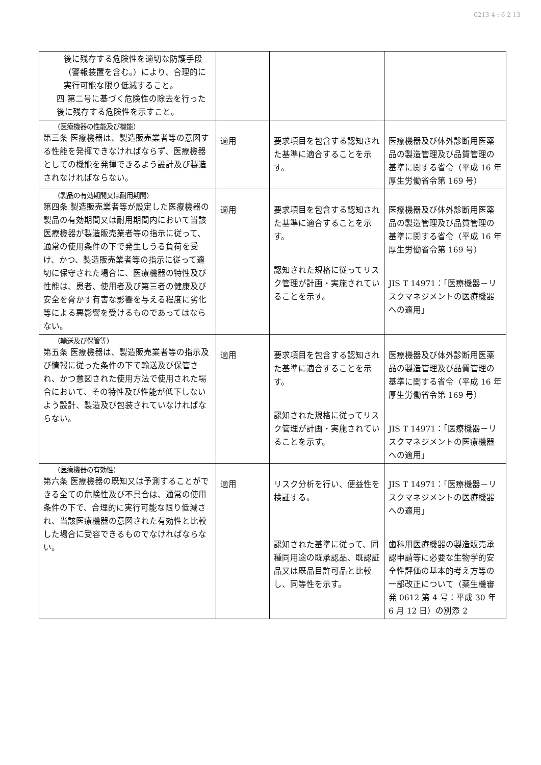0213 4 : 6 2 13
| 後に残存する危険性を適切な防護手段（警報装置を含む。）により、合理的に実行可能な限り低減すること。 四 第二号に基づく危険性の除去を行った後に残存する危険性を示すこと。 | | | |
| （医療機器の性能及び機能） 第三条 医療機器は、製造販売業者等の意図する性能を発揮できなければならず、医療機器としての機能を発揮できるよう設計及び製造されなければならない。 | 適用 | 要求項目を包含する認知された基準に適合することを示す。 | 医療機器及び体外診断用医薬品の製造管理及び品質管理の基準に関する省令（平成 16 年厚生労働省令第 169 号） |
| （製品の有効期間又は耐用期間） 第四条 製造販売業者等が設定した医療機器の製品の有効期間又は耐用期間内において当該医療機器が製造販売業者等の指示に従って、通常の使用条件の下で発生しうる負荷を受け、かつ、製造販売業者等の指示に従って適切に保守された場合に、医療機器の特性及び性能は、患者、使用者及び第三者の健康及び安全を脅かす有害な影響を与える程度に劣化等による悪影響を受けるものであってはならない。 | 適用 | 要求項目を包含する認知された基準に適合することを示す。 認知された規格に従ってリスク管理が計画・実施されていることを示す。 | 医療機器及び体外診断用医薬品の製造管理及び品質管理の基準に関する省令（平成 16 年厚生労働省令第 169 号） JIS T 14971：「医療機器－リスクマネジメントの医療機器への適用」 |
| （輸送及び保管等） 第五条 医療機器は、製造販売業者等の指示及び情報に従った条件の下で輸送及び保管され、かつ意図された使用方法で使用された場合において、その特性及び性能が低下しないよう設計、製造及び包装されていなければならない。 | 適用 | 要求項目を包含する認知された基準に適合することを示す。 認知された規格に従ってリスク管理が計画・実施されていることを示す。 | 医療機器及び体外診断用医薬品の製造管理及び品質管理の基準に関する省令（平成 16 年厚生労働省令第 169 号） JIS T 14971：「医療機器－リスクマネジメントの医療機器への適用」 |
| （医療機器の有効性） 第六条 医療機器の既知又は予測することができる全ての危険性及び不具合は、通常の使用条件の下で、合理的に実行可能な限り低減され、当該医療機器の意図された有効性と比較した場合に受容できるものでなければならない。 | 適用 | リスク分析を行い、便益性を検証する。 認知された基準に従って、同種同用途の既承認品、既認証品又は既品目許可品と比較し、同等性を示す。 | JIS T 14971：「医療機器－リスクマネジメントの医療機器への適用」 歯科用医療機器の製造販売承認申請等に必要な生物学的安全性評価の基本的考え方等の一部改正について（薬生機審発 0612 第 4 号：平成 30 年 6 月 12 日）の別添 2 |